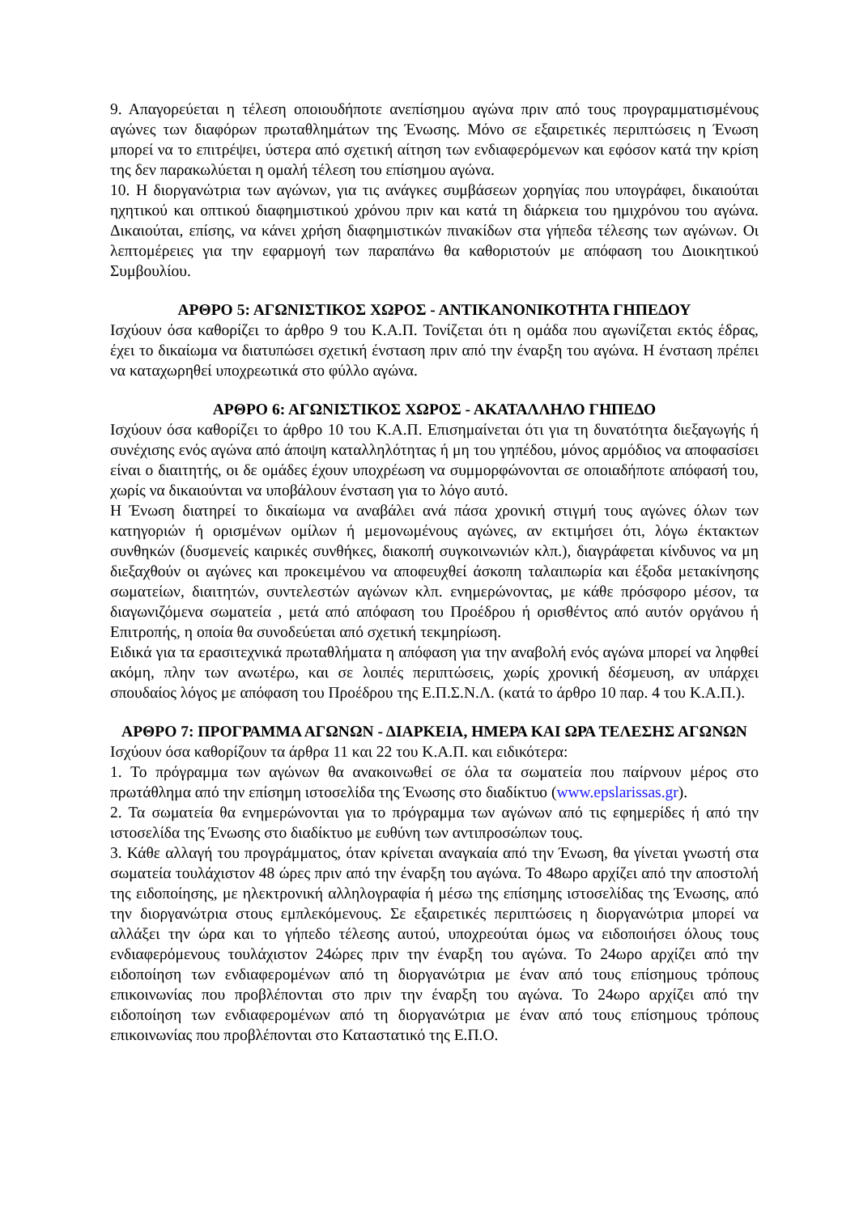9. Απαγορεύεται η τέλεση οποιουδήποτε ανεπίσημου αγώνα πριν από τους προγραμματισμένους αγώνες των διαφόρων πρωταθλημάτων της Ένωσης. Μόνο σε εξαιρετικές περιπτώσεις η Ένωση μπορεί να το επιτρέψει, ύστερα από σχετική αίτηση των ενδιαφερόμενων και εφόσον κατά την κρίση της δεν παρακωλύεται η ομαλή τέλεση του επίσημου αγώνα.
10. Η διοργανώτρια των αγώνων, για τις ανάγκες συμβάσεων χορηγίας που υπογράφει, δικαιούται ηχητικού και οπτικού διαφημιστικού χρόνου πριν και κατά τη διάρκεια του ημιχρόνου του αγώνα. Δικαιούται, επίσης, να κάνει χρήση διαφημιστικών πινακίδων στα γήπεδα τέλεσης των αγώνων. Οι λεπτομέρειες για την εφαρμογή των παραπάνω θα καθοριστούν με απόφαση του Διοικητικού Συμβουλίου.
ΑΡΘΡΟ 5: ΑΓΩΝΙΣΤΙΚΟΣ ΧΩΡΟΣ - ΑΝΤΙΚΑΝΟΝΙΚΟΤΗΤΑ ΓΗΠΕΔΟΥ
Ισχύουν όσα καθορίζει το άρθρο 9 του Κ.Α.Π. Τονίζεται ότι η ομάδα που αγωνίζεται εκτός έδρας, έχει το δικαίωμα να διατυπώσει σχετική ένσταση πριν από την έναρξη του αγώνα. Η ένσταση πρέπει να καταχωρηθεί υποχρεωτικά στο φύλλο αγώνα.
ΑΡΘΡΟ 6: ΑΓΩΝΙΣΤΙΚΟΣ ΧΩΡΟΣ - ΑΚΑΤΑΛΛΗΛΟ ΓΗΠΕΔΟ
Ισχύουν όσα καθορίζει το άρθρο 10 του Κ.Α.Π. Επισημαίνεται ότι για τη δυνατότητα διεξαγωγής ή συνέχισης ενός αγώνα από άποψη καταλληλότητας ή μη του γηπέδου, μόνος αρμόδιος να αποφασίσει είναι ο διαιτητής, οι δε ομάδες έχουν υποχρέωση να συμμορφώνονται σε οποιαδήποτε απόφασή του, χωρίς να δικαιούνται να υποβάλουν ένσταση για το λόγο αυτό.
Η Ένωση διατηρεί το δικαίωμα να αναβάλει ανά πάσα χρονική στιγμή τους αγώνες όλων των κατηγοριών ή ορισμένων ομίλων ή μεμονωμένους αγώνες, αν εκτιμήσει ότι, λόγω έκτακτων συνθηκών (δυσμενείς καιρικές συνθήκες, διακοπή συγκοινωνιών κλπ.), διαγράφεται κίνδυνος να μη διεξαχθούν οι αγώνες και προκειμένου να αποφευχθεί άσκοπη ταλαιπωρία και έξοδα μετακίνησης σωματείων, διαιτητών, συντελεστών αγώνων κλπ. ενημερώνοντας, με κάθε πρόσφορο μέσον, τα διαγωνιζόμενα σωματεία , μετά από απόφαση του Προέδρου ή ορισθέντος από αυτόν οργάνου ή Επιτροπής, η οποία θα συνοδεύεται από σχετική τεκμηρίωση.
Ειδικά για τα ερασιτεχνικά πρωταθλήματα η απόφαση για την αναβολή ενός αγώνα μπορεί να ληφθεί ακόμη, πλην των ανωτέρω, και σε λοιπές περιπτώσεις, χωρίς χρονική δέσμευση, αν υπάρχει σπουδαίος λόγος με απόφαση του Προέδρου της Ε.Π.Σ.Ν.Λ. (κατά το άρθρο 10 παρ. 4 του Κ.Α.Π.).
ΑΡΘΡΟ 7: ΠΡΟΓΡΑΜΜΑ ΑΓΩΝΩΝ - ΔΙΑΡΚΕΙΑ, ΗΜΕΡΑ ΚΑΙ ΩΡΑ ΤΕΛΕΣΗΣ ΑΓΩΝΩΝ
Ισχύουν όσα καθορίζουν τα άρθρα 11 και 22 του Κ.Α.Π. και ειδικότερα:
1. Το πρόγραμμα των αγώνων θα ανακοινωθεί σε όλα τα σωματεία που παίρνουν μέρος στο πρωτάθλημα από την επίσημη ιστοσελίδα της Ένωσης στο διαδίκτυο (www.epslarissas.gr).
2. Τα σωματεία θα ενημερώνονται για το πρόγραμμα των αγώνων από τις εφημερίδες ή από την ιστοσελίδα της Ένωσης στο διαδίκτυο με ευθύνη των αντιπροσώπων τους.
3. Κάθε αλλαγή του προγράμματος, όταν κρίνεται αναγκαία από την Ένωση, θα γίνεται γνωστή στα σωματεία τουλάχιστον 48 ώρες πριν από την έναρξη του αγώνα. Το 48ωρο αρχίζει από την αποστολή της ειδοποίησης, με ηλεκτρονική αλληλογραφία ή μέσω της επίσημης ιστοσελίδας της Ένωσης, από την διοργανώτρια στους εμπλεκόμενους. Σε εξαιρετικές περιπτώσεις η διοργανώτρια μπορεί να αλλάξει την ώρα και το γήπεδο τέλεσης αυτού, υποχρεούται όμως να ειδοποιήσει όλους τους ενδιαφερόμενους τουλάχιστον 24ώρες πριν την έναρξη του αγώνα. Το 24ωρο αρχίζει από την ειδοποίηση των ενδιαφερομένων από τη διοργανώτρια με έναν από τους επίσημους τρόπους επικοινωνίας που προβλέπονται στο πριν την έναρξη του αγώνα. Το 24ωρο αρχίζει από την ειδοποίηση των ενδιαφερομένων από τη διοργανώτρια με έναν από τους επίσημους τρόπους επικοινωνίας που προβλέπονται στο Καταστατικό της Ε.Π.Ο.